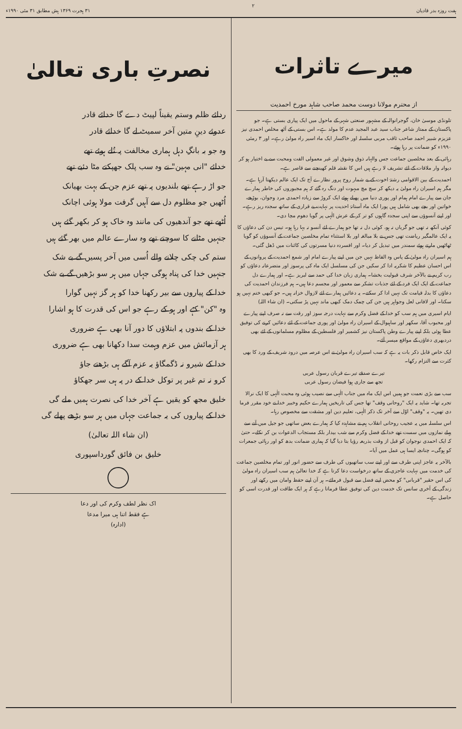ہفت روزہ بدر قادیان ۲ ۳۱ ہجرت ۱۳۶۹ ہش مطابق ۳۱ مئی ۱۹۹۰ء
میرے تاثرات
از محترم مولانا دوست محمد صاحب شاہد مورخ احمدیت
تلونڈی موسیٰ خان، گوجرانوالہ کے مشہور صنعتی شہر کے ماحول میں ایک پیاری بستی ہے۔ جو پاکستان کے ممتاز شاعر جناب سید عبد المجید عدم کا مولد ہے۔ اس بستی کے آٹھ مخلص احمدی نیز عزیزم شبیر احمد صاحب ثاقب مربی سلسلہ اور خاکسار ایک ماہ اسیر راہ مولیٰ رہے۔ اور ۳ رمئی ۱۹۹۰ء کو ضمانت پر رہا ہوئے۔
رہائی کے بعد مخلصین جماعت جس والہانہ ذوق وشوق اور غیر معمولی الفت ومحبت سے بے اختیار ہو کر دیوانہ وار ملاقات کے لئے تشریف لا رہے ہیں اس کا نقشہ قلم کھینچنے سے قاصر ہے۔
احمدیت کے بین الاقوامی رشتۂ اخوت کے بے شمار روح پرور نظارے آج تک ایک عالم دیکھتا آرہا ہے۔ مگر ہم اسیران راہ مولیٰ یہ دیکھ کر سچ مچ مبہوت اور دنگ رہ گئے کہ ہم مجبوروں کی خاطر ہمارے جان سے پیارے امام ہمام اور پوری دنیا میں پھیلے ہوئے ایک کروڑ سے زیادہ احمدی مرد وجوان، بوڑھے، خواتین اور بچے بھی شامل ہیں پورا ایک ماہ آستانۂ احدیت پر نہایت بے قراری کے ساتھ سجدہ ریز رہے۔ اور اپنے آنسوؤں سے اپنی سجدہ گاہوں کو تر کر کے عرش الٰہی پر گویا دھوم مچا دی۔
کوئی آنکھ نہ تھی جو گریاں نہ ہو، کوئی دل نہ تھا جو ہمارے لئے آنسو نہ بہا رہا ہو۔ تیس دن کی دعاؤں کا یہ ایک عالمگیر ریاضت تھی جس نے بلا مبالغہ اور بلا استثناء تمام مخلصین جماعت کے آنسوؤں کو گویا ٹھاٹھیں مارتے ہوئے سمندر میں تبدیل کر دیا۔ اور افسردہ دنیا مسرتوں کی کائنات میں ڈھل گئی۔
ہم اسیران راہ مولیٰ کے پاس وہ الفاظ نہیں جن میں اپنے پیارے امام اور شمع احمدیت کے پروانوں کے اس احسان عظیم کا شکریہ ادا کر سکیں جن کی مسلسل ایک ماہ کی پرسوز اور متضرعانہ دعاؤں کو رب کریم نے بالآخر شرف قبولیت بخشا۔ ہماری زبان خدا کی حمد سے لبریز ہے۔ اور ہمارے دل جماعت کے ایک ایک فرد کے لئے جذبات تشکر سے معمور اور مجسم دعا ہیں۔ ہم فرزندان احمدیت کی دعاؤں کا بدلہ قیامت تک نہیں ادا کر سکتے۔ یہ دعائیں ہمارے لئے لازوال خزانہ ہیں۔ جو کبھی ختم نہیں ہو سکتا۔ اور لافانی لعل وجواہر ہیں جن کی چمک دمک کبھی ماند نہیں پڑ سکتی۔ (ان شاء اللہ)
ایام اسیری میں ہم سب کو خدا کے فضل وکرم سے نہایت درجہ سوز اور رقت سے نہ صرف اپنے پیارے اور محبوب آقا، سکھر اور ساہیوال کے اسیران راہ مولیٰ اور پوری جماعت کے لئے دعائیں کرنے کی توفیق عطا ہوئی بلکہ اپنے پیارے وطن پاکستان نیز کشمیر اور فلسطین کے مظلوم مسلمانوں کے لئے بھی دردبھری دعاؤں کے مواقع میسر آئے۔
ایک خاص قابل ذکر بات یہ ہے کہ سب اسیران راہ مولیٰ نے اس عرصہ میں درود شریف کے ورد کا بھی کثرت سے التزام رکھا۔
تیرے صدقے تیرے قربان رسول عربی
تجھ سے جاری ہوا فیضان رسول عربی
سب سے بڑی نعمت جو ہمیں اس ایک ماہ میں جناب الٰہی سے نصیب ہوئی وہ محبت الٰہی کا ایک نرالا تجربہ تھا۔ شاید یہ ایک "روحانی وقف" تھا جس کی تاریخیں ہمارے حکیم وخبیر خدا نے خود مقرر فرما دی تھیں۔ یہ "وقف" اوّل سے آخر تک ذکر الٰہی، تعلیم دین اور مشقت سے مخصوص رہا۔
اس سلسلہ میں یہ عجیب روحانی انقلاب ہم نے مشاہدہ کیا کہ ہمارے بعض ساتھی جو جیل میں آنے سے پہلے نمازوں میں سست تھے خدا کے فضل وکرم سے شب بیدار بلکہ مستجاب الدعوات بن کر نکلے۔ حتیٰ کہ ایک احمدی نوجوان کو قبل از وقت بذریعہ رؤیا بتا دیا گیا کہ ہماری ضمانت بدھ کو اور رہائی جمعرات کو ہوگی۔ چنانچہ ایسا ہی عمل میں آیا۔
بالآخر یہ عاجز اپنی طرف سے اور اپنے سب ساتھیوں کی طرف سے حضور انور اور تمام مخلصین جماعت کی خدمت میں نہایت عاجزی کے ساتھ درخواست دعا کرتا ہے کہ خدا تعالیٰ ہم سب اسیران راہ مولیٰ کی اس حقیر "قربانی" کو محض اپنے فضل سے قبول فرمائے۔ ہر آن اپنے حفظ وامان میں رکھے اور زندگی کے آخری سانس تک خدمت دین کی توفیق عطا فرماتا رہے کہ ہر ایک طاقت اور قدرت اسی کو حاصل ہے۔
نصرتِ باری تعالیٰ
ردائے ظلم وستم یقیناً لپیٹ دے گا خدائے قادر
عدوئے دینِ متین آخر سمیٹ لے گا خدائے قادر
وہ جو بہ بانگِ دہل ہماری مخالفت پہ تُلے ہوئے تھے
خدائے "انی مہین" نے وہ سب پلک جھپکتے مٹا دئیے تھے
جو اڑ رہے تھے بلندیوں پہ تھے عزم جن کے بہت بھیانک
اُٹھیں جو مظلوم دل سے آہیں گرفت مولا ہوئی اچانک
اُٹھے تھے جو آندھیوں کی مانند وہ خاک ہو کر بکھر گئے ہیں
جنہیں مٹانے کا سوچتے تھے وہ سارے عالم میں بھر گئے ہیں
ستم کی چکی چلانے والے اُسی میں آخر پسیں گے بے شک
جنہیں خدا کی پناہ ہوگی جہاں میں ہر سو بڑھیں گے بے شک
خدا کے پیاروں سے بیر رکھنا خدا کو ہر گز نہیں گوارا
وہ "کن" کہے اور ہو کے رہے جو اس کی قدرت کا ہو اشارا
خدا کے بندوں پہ ابتلاؤں کا دور آنا بھی ہے ضروری
ہر آزمائش میں عزم وہمت سدا دکھانا بھی ہے ضروری
خدا کے شیرو نہ ڈگمگاؤ یہ عزم آگے ہی بڑھتے جاؤ
کرو نہ تم غیر پر توکل خدا کے در پہ ہی سر جھکاؤ
خلیق مجھ کو یقیں ہے آخر خدا کی نصرت ہمیں ملے گی
خدا کے پیاروں کی یہ جماعت جہاں میں ہر سو بڑھے پھلے گی
(ان شاء اللہ تعالیٰ)
خلیق بن فائق گورداسپوری
اک نظر لطف وکرم کی اور دعا
ہے فقط اتنا ہی میرا مدعا
(ادارہ)